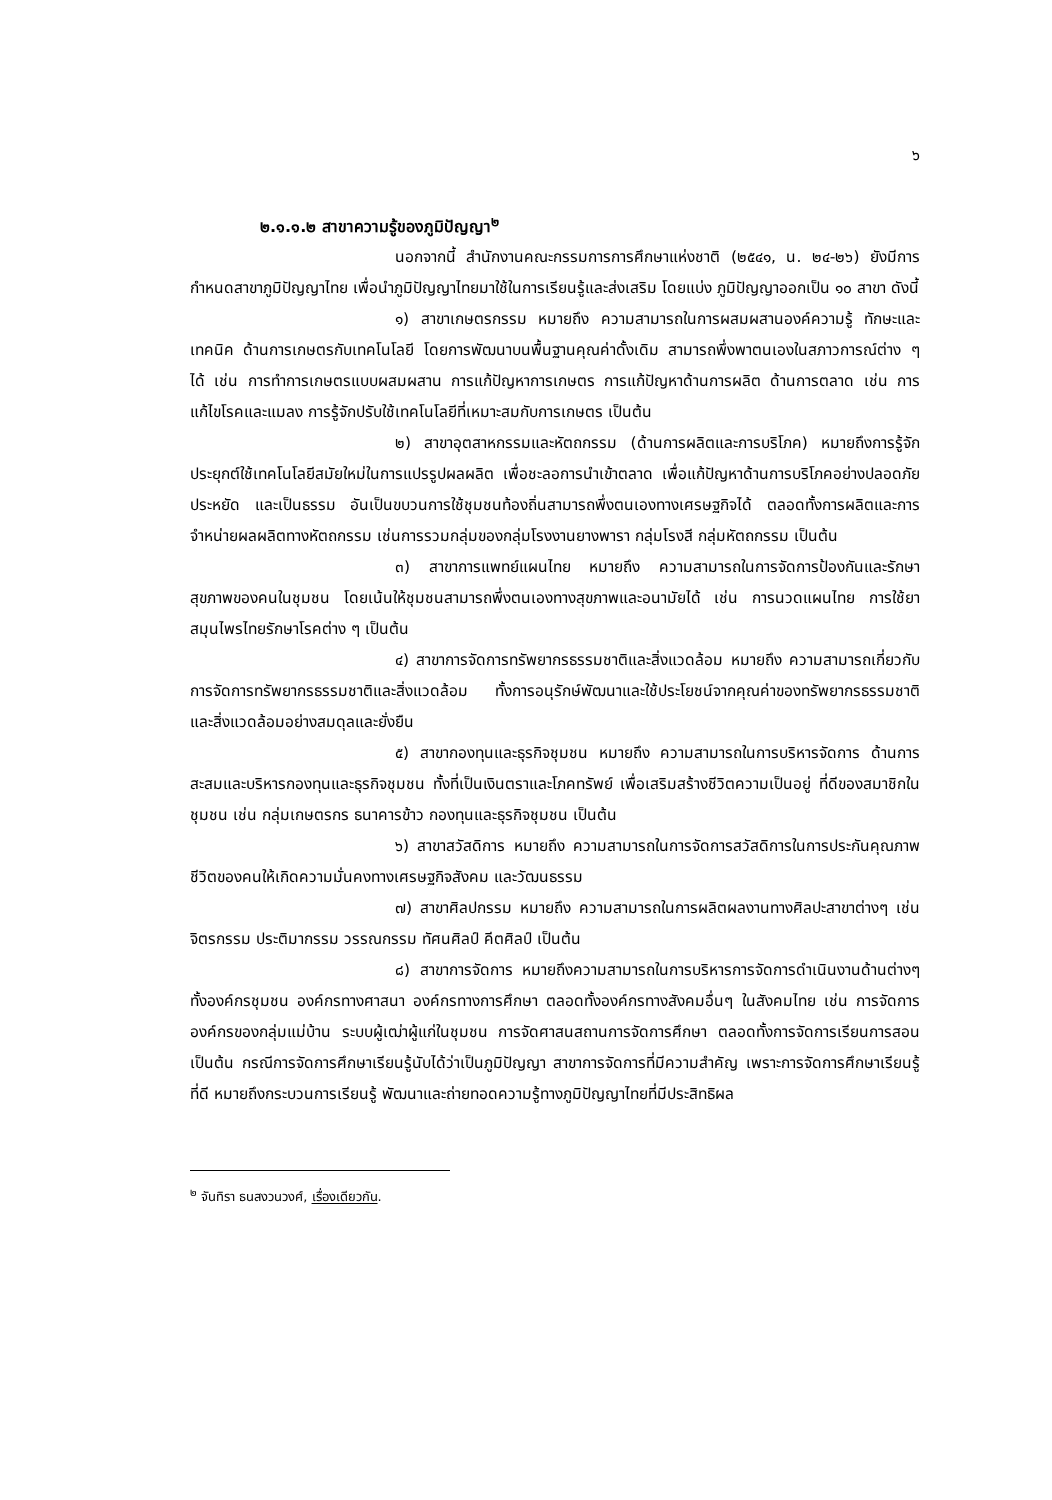๖
๒.๑.๑.๒ สาขาความรู้ของภูมิปัญญา<sup>๒</sup>
นอกจากนี้ สำนักงานคณะกรรมการการศึกษาแห่งชาติ (๒๕๔๑, น. ๒๔-๒๖) ยังมีการ กำหนดสาขาภูมิปัญญาไทย เพื่อนำภูมิปัญญาไทยมาใช้ในการเรียนรู้และส่งเสริม โดยแบ่ง ภูมิปัญญาออกเป็น ๑๐ สาขา ดังนี้
๑) สาขาเกษตรกรรม หมายถึง ความสามารถในการผสมผสานองค์ความรู้ ทักษะและเทคนิค ด้านการเกษตรกับเทคโนโลยี โดยการพัฒนาบนพื้นฐานคุณค่าดั้งเดิม สามารถพึ่งพาตนเองในสภาวการณ์ต่าง ๆ ได้ เช่น การทำการเกษตรแบบผสมผสาน การแก้ปัญหาการเกษตร การแก้ปัญหาด้านการผลิต ด้านการตลาด เช่น การแก้ไขโรคและแมลง การรู้จักปรับใช้เทคโนโลยีที่เหมาะสมกับการเกษตร เป็นต้น
๒) สาขาอุตสาหกรรมและหัตถกรรม (ด้านการผลิตและการบริโภค) หมายถึงการรู้จัก ประยุกต์ใช้เทคโนโลยีสมัยใหม่ในการแปรรูปผลผลิต เพื่อชะลอการนำเข้าตลาด เพื่อแก้ปัญหาด้านการบริโภคอย่างปลอดภัย ประหยัด และเป็นธรรม อันเป็นขบวนการใช้ชุมชนท้องถิ่นสามารถพึ่งตนเองทางเศรษฐกิจได้ ตลอดทั้งการผลิตและการจำหน่ายผลผลิตทางหัตถกรรม เช่นการรวมกลุ่มของกลุ่มโรงงานยางพารา กลุ่มโรงสี กลุ่มหัตถกรรม เป็นต้น
๓) สาขาการแพทย์แผนไทย หมายถึง ความสามารถในการจัดการป้องกันและรักษาสุขภาพของคนในชุมชน โดยเน้นให้ชุมชนสามารถพึ่งตนเองทางสุขภาพและอนามัยได้ เช่น การนวดแผนไทย การใช้ยาสมุนไพรไทยรักษาโรคต่าง ๆ เป็นต้น
๔) สาขาการจัดการทรัพยากรธรรมชาติและสิ่งแวดล้อม หมายถึง ความสามารถเกี่ยวกับการจัดการทรัพยากรธรรมชาติและสิ่งแวดล้อม ทั้งการอนุรักษ์พัฒนาและใช้ประโยชน์จากคุณค่าของทรัพยากรธรรมชาติและสิ่งแวดล้อมอย่างสมดุลและยั่งยืน
๕) สาขากองทุนและธุรกิจชุมชน หมายถึง ความสามารถในการบริหารจัดการ ด้านการสะสมและบริหารกองทุนและธุรกิจชุมชน ทั้งที่เป็นเงินตราและโภคทรัพย์ เพื่อเสริมสร้างชีวิตความเป็นอยู่ ที่ดีของสมาชิกในชุมชน เช่น กลุ่มเกษตรกร ธนาคารข้าว กองทุนและธุรกิจชุมชน เป็นต้น
๖) สาขาสวัสดิการ หมายถึง ความสามารถในการจัดการสวัสดิการในการประกันคุณภาพชีวิตของคนให้เกิดความมั่นคงทางเศรษฐกิจสังคม และวัฒนธรรม
๗) สาขาศิลปกรรม หมายถึง ความสามารถในการผลิตผลงานทางศิลปะสาขาต่างๆ เช่น จิตรกรรม ประติมากรรม วรรณกรรม ทัศนศิลป์ คีตศิลป์ เป็นต้น
๘) สาขาการจัดการ หมายถึงความสามารถในการบริหารการจัดการดำเนินงานด้านต่างๆ ทั้งองค์กรชุมชน องค์กรทางศาสนา องค์กรทางการศึกษา ตลอดทั้งองค์กรทางสังคมอื่นๆ ในสังคมไทย เช่น การจัดการองค์กรของกลุ่มแม่บ้าน ระบบผู้เฒ่าผู้แก่ในชุมชน การจัดศาสนสถานการจัดการศึกษา ตลอดทั้งการจัดการเรียนการสอน เป็นต้น กรณีการจัดการศึกษาเรียนรู้นับได้ว่าเป็นภูมิปัญญา สาขาการจัดการที่มีความสำคัญ เพราะการจัดการศึกษาเรียนรู้ที่ดี หมายถึงกระบวนการเรียนรู้ พัฒนาและถ่ายทอดความรู้ทางภูมิปัญญาไทยที่มีประสิทธิผล
<sup>๒</sup> จันทิรา ธนสงวนวงศ์, เรื่องเดียวกัน.